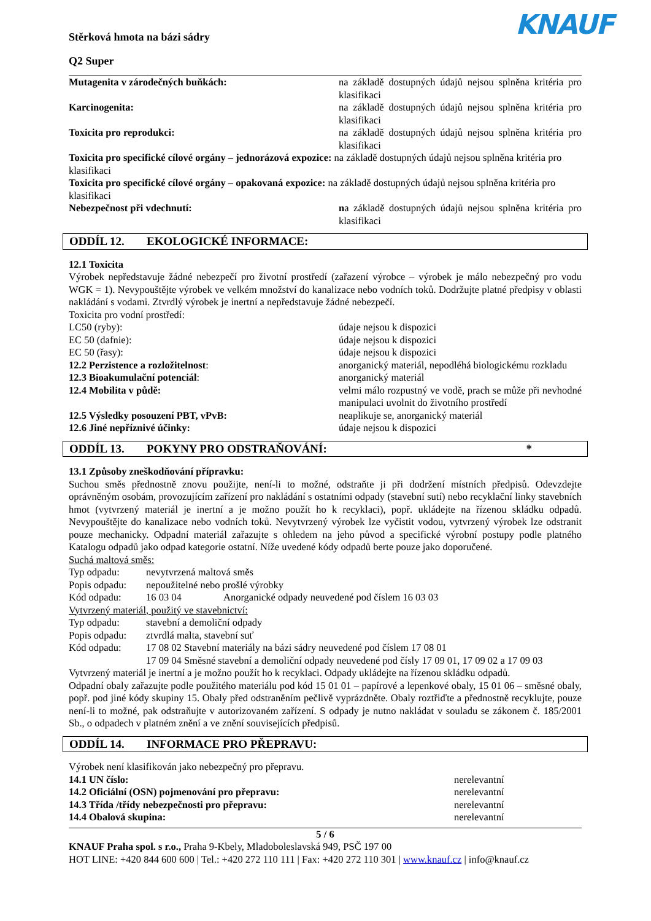Stěrková hmota na bázi sádry
Q2 Super
KNAUF
| Mutagenita v zárodečných buňkách: | na základě dostupných údajů nejsou splněna kritéria pro klasifikaci |
| Karcinogenita: | na základě dostupných údajů nejsou splněna kritéria pro klasifikaci |
| Toxicita pro reprodukci: | na základě dostupných údajů nejsou splněna kritéria pro klasifikaci |
| Toxicita pro specifické cílové orgány – jednorázová expozice: na základě dostupných údajů nejsou splněna kritéria pro klasifikaci | |
| Toxicita pro specifické cílové orgány – opakovaná expozice: na základě dostupných údajů nejsou splněna kritéria pro klasifikaci | |
| Nebezpečnost při vdechnutí: | n a základě dostupných údajů nejsou splněna kritéria pro klasifikaci |
ODDÍL 12. EKOLOGICKÉ INFORMACE:
12.1 Toxicita
Výrobek nepředstavuje žádné nebezpečí pro životní prostředí (zařazení výrobce – výrobek je málo nebezpečný pro vodu WGK = 1). Nevypouštějte výrobek ve velkém množství do kanalizace nebo vodních toků. Dodržujte platné předpisy v oblasti nakládání s vodami. Ztvrdlý výrobek je inertní a nepředstavuje žádné nebezpečí.
Toxicita pro vodní prostředí:
| LC50 (ryby): | údaje nejsou k dispozici |
| EC 50 (dafnie): | údaje nejsou k dispozici |
| EC 50 (řasy): | údaje nejsou k dispozici |
| 12.2 Perzistence a rozložitelnost : | anorganický materiál, nepodléhá biologickému rozkladu |
| 12.3 Bioakumulační potenciál : | anorganický materiál |
| 12.4 Mobilita v půdě: | velmi málo rozpustný ve vodě, prach se může při nevhodné manipulaci uvolnit do životního prostředí |
| 12.5 Výsledky posouzení PBT, vPvB: | neaplikuje se, anorganický materiál |
| 12.6 Jiné nepříznivé účinky: | údaje nejsou k dispozici |
ODDÍL 13. POKYNY PRO ODSTRAŇOVÁNÍ: *
13.1 Způsoby zneškodňování přípravku:
Suchou směs přednostně znovu použijte, není-li to možné, odstraňte ji při dodržení místních předpisů. Odevzdejte oprávněným osobám, provozujícím zařízení pro nakládání s ostatními odpady (stavební sutí) nebo recyklační linky stavebních hmot (vytvrzený materiál je inertní a je možno použít ho k recyklaci), popř. ukládejte na řízenou skládku odpadů. Nevypouštějte do kanalizace nebo vodních toků. Nevytvrzený výrobek lze vyčistit vodou, vytvrzený výrobek lze odstranit pouze mechanicky. Odpadní materiál zařazujte s ohledem na jeho původ a specifické výrobní postupy podle platného Katalogu odpadů jako odpad kategorie ostatní. Níže uvedené kódy odpadů berte pouze jako doporučené.
Suchá maltová směs:
| Typ odpadu: | nevytvrzená maltová směs | |
| Popis odpadu: | nepoužitelné nebo prošlé výrobky | |
| Kód odpadu: | 16 03 04 | Anorganické odpady neuvedené pod číslem 16 03 03 |
Vytvrzený materiál, použitý ve stavebnictví:
| Typ odpadu: | stavební a demoliční odpady |
| Popis odpadu: | ztvrdlá malta, stavební suť |
| Kód odpadu: | 17 08 02 Stavební materiály na bázi sádry neuvedené pod číslem 17 08 01 17 09 04 Směsné stavební a demoliční odpady neuvedené pod čísly 17 09 01, 17 09 02 a 17 09 03 |
Vytvrzený materiál je inertní a je možno použít ho k recyklaci. Odpady ukládejte na řízenou skládku odpadů.
Odpadní obaly zařazujte podle použitého materiálu pod kód 15 01 01 – papírové a lepenkové obaly, 15 01 06 – směsné obaly, popř. pod jiné kódy skupiny 15. Obaly před odstraněním pečlivě vyprázdněte. Obaly roztřiďte a přednostně recyklujte, pouze není-li to možné, pak odstraňujte v autorizovaném zařízení. S odpady je nutno nakládat v souladu se zákonem č. 185/2001 Sb., o odpadech v platném znění a ve znění souvisejících předpisů.
ODDÍL 14. INFORMACE PRO PŘEPRAVU:
Výrobek není klasifikován jako nebezpečný pro přepravu.
| 14.1 UN číslo: | nerelevantní |
| 14.2 Oficiální (OSN) pojmenování pro přepravu: | nerelevantní |
| 14.3 Třída /třídy nebezpečnosti pro přepravu: | nerelevantní |
| 14.4 Obalová skupina: | nerelevantní |
5 / 6
KNAUF Praha spol. s r.o., Praha 9-Kbely, Mladoboleslavská 949, PSČ 197 00
HOT LINE: +420 844 600 600 | Tel.: +420 272 110 111 | Fax: +420 272 110 301 | www.knauf.cz | info@knauf.cz